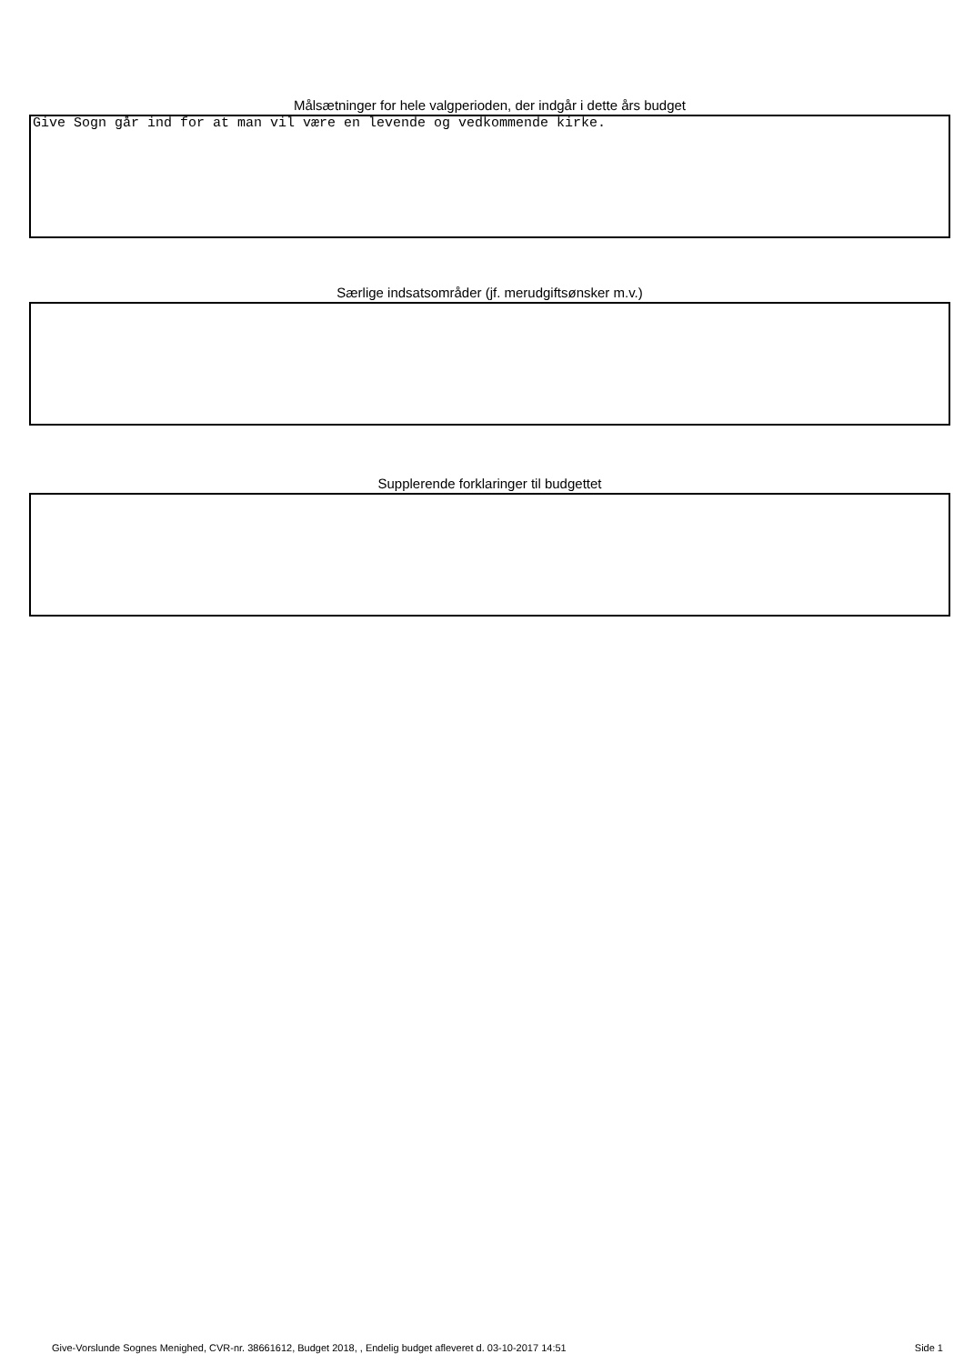Målsætninger for hele valgperioden, der indgår i dette års budget
Give Sogn går ind for at man vil være en levende og vedkommende kirke.
Særlige indsatsområder (jf. merudgiftsønsker m.v.)
Supplerende forklaringer til budgettet
Give-Vorslunde Sognes Menighed, CVR-nr. 38661612, Budget 2018, , Endelig budget afleveret d. 03-10-2017 14:51 Side 1